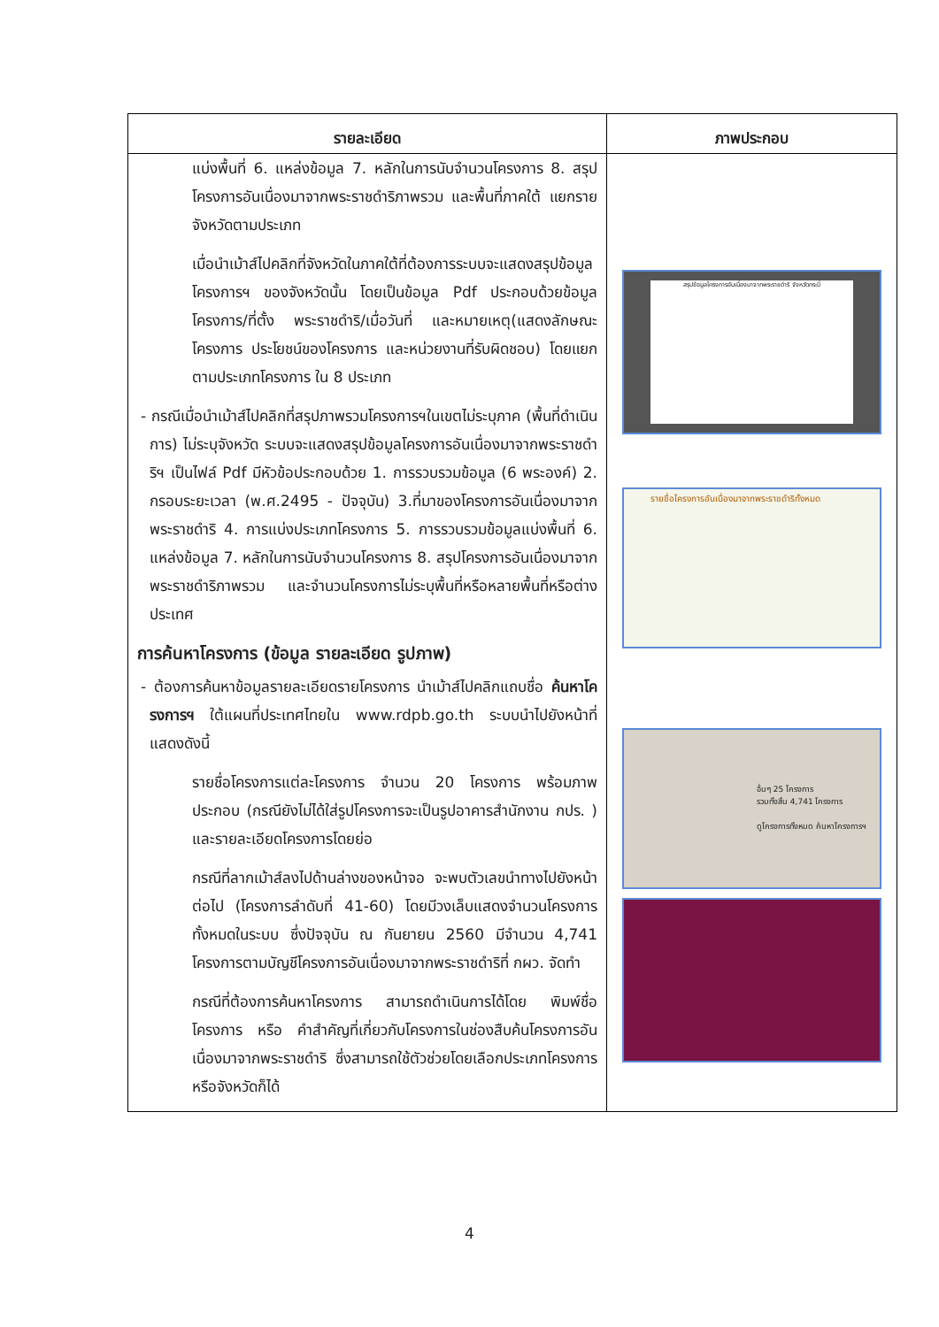| รายละเอียด | ภาพประกอบ |
| --- | --- |
| แบ่งพื้นที่ 6. แหล่งข้อมูล 7. หลักในการนับจำนวนโครงการ 8. สรุปโครงการอันเนื่องมาจากพระราชดำริภาพรวม และพื้นที่ภาคใต้ แยกรายจังหวัดตามประเภท เมื่อนำเม้าส์ไปคลิกที่จังหวัดในภาคใต้ที่ต้องการระบบจะแสดงสรุปข้อมูลโครงการฯ ของจังหวัดนั้น โดยเป็นข้อมูล Pdf ประกอบด้วยข้อมูล โครงการ/ที่ตั้ง พระราชดำริ/เมื่อวันที่ และหมายเหตุ(แสดงลักษณะโครงการ ประโยชน์ของโครงการ และหน่วยงานที่รับผิดชอบ) โดยแยกตามประเภทโครงการ ใน 8 ประเภท - กรณีเมื่อนำเม้าส์ไปคลิกที่สรุปภาพรวมโครงการฯในเขตไม่ระบุภาค (พื้นที่ดำเนินการ) ไม่ระบุจังหวัด ระบบจะแสดงสรุปข้อมูลโครงการอันเนื่องมาจากพระราชดำริฯ เป็นไฟล์ Pdf มีหัวข้อประกอบด้วย 1. การรวบรวมข้อมูล (6 พระองค์) 2. กรอบระยะเวลา (พ.ศ.2495 - ปัจจุบัน) 3.ที่มาของโครงการอันเนื่องมาจากพระราชดำริ 4. การแบ่งประเภทโครงการ 5. การรวบรวมข้อมูลแบ่งพื้นที่ 6. แหล่งข้อมูล 7. หลักในการนับจำนวนโครงการ 8. สรุปโครงการอันเนื่องมาจากพระราชดำริภาพรวม และจำนวนโครงการไม่ระบุพื้นที่หรือหลายพื้นที่หรือต่างประเทศ การค้นหาโครงการ (ข้อมูล รายละเอียด รูปภาพ) - ต้องการค้นหาข้อมูลรายละเอียดรายโครงการ นำเม้าส์ไปคลิกแถบชื่อ ค้นหาโครงการฯ ใต้แผนที่ประเทศไทยใน www.rdpb.go.th ระบบนำไปยังหน้าที่แสดงดังนี้ รายชื่อโครงการแต่ละโครงการ จำนวน 20 โครงการ พร้อมภาพประกอบ (กรณียังไม่ได้ใส่รูปโครงการจะเป็นรูปอาคารสำนักงาน กปร. ) และรายละเอียดโครงการโดยย่อ กรณีที่ลากเม้าส์ลงไปด้านล่างของหน้าจอ จะพบตัวเลขนำทางไปยังหน้าต่อไป (โครงการลำดับที่ 41-60) โดยมีวงเล็บแสดงจำนวนโครงการทั้งหมดในระบบ ซึ่งปัจจุบัน ณ กันยายน 2560 มีจำนวน 4,741 โครงการตามบัญชีโครงการอันเนื่องมาจากพระราชดำริที่ กผว. จัดทำ กรณีที่ต้องการค้นหาโครงการ สามารถดำเนินการได้โดย พิมพ์ชื่อโครงการ หรือ คำสำคัญที่เกี่ยวกับโครงการในช่องสืบค้นโครงการอันเนื่องมาจากพระราชดำริ ซึ่งสามารถใช้ตัวช่วยโดยเลือกประเภทโครงการ หรือจังหวัดก็ได้ | สรุปข้อมูลโครงการอันเนื่องมาจากพระราชดำริ จังหวัดกระบี่ รายชื่อโครงการอันเนื่องมาจากพระราชดำริทั้งหมด อื่นๆ 25 โครงการ รวมทั้งสิ้น 4,741 โครงการ ดูโครงการทั้งหมด ค้นหาโครงการฯ |
4